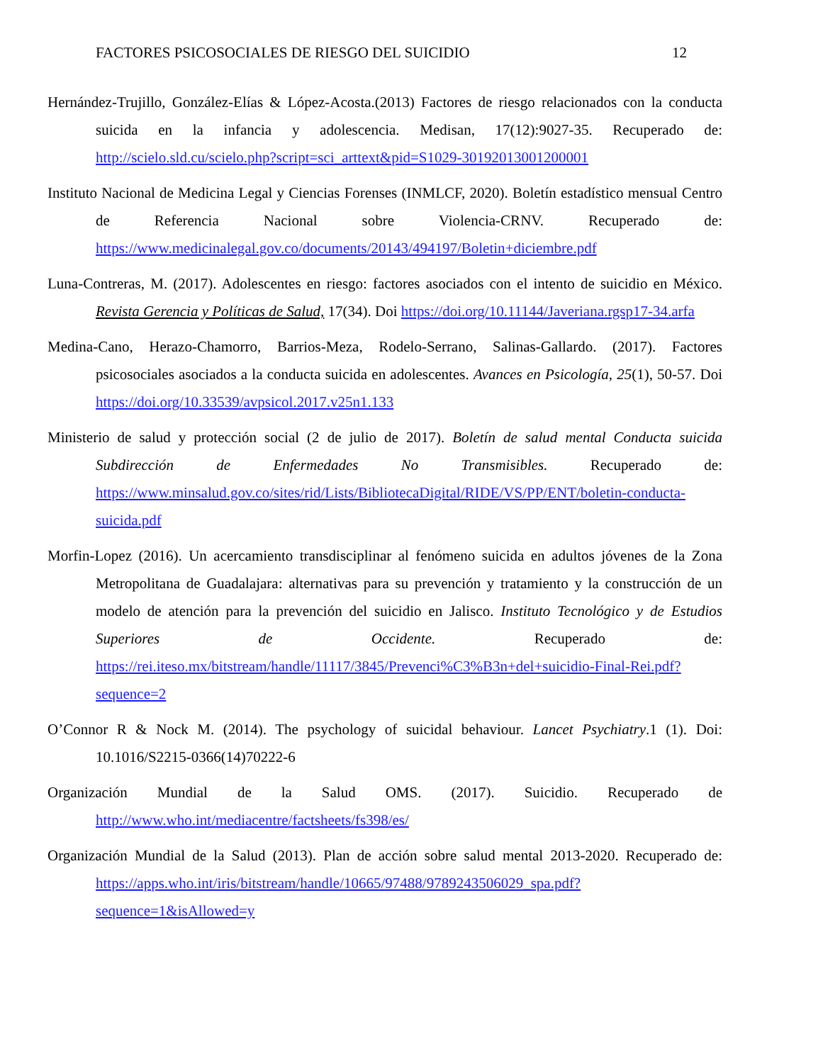FACTORES PSICOSOCIALES DE RIESGO DEL SUICIDIO 12
Hernández-Trujillo, González-Elías & López-Acosta.(2013) Factores de riesgo relacionados con la conducta suicida en la infancia y adolescencia. Medisan, 17(12):9027-35. Recuperado de: http://scielo.sld.cu/scielo.php?script=sci_arttext&pid=S1029-30192013001200001
Instituto Nacional de Medicina Legal y Ciencias Forenses (INMLCF, 2020). Boletín estadístico mensual Centro de Referencia Nacional sobre Violencia-CRNV. Recuperado de: https://www.medicinalegal.gov.co/documents/20143/494197/Boletin+diciembre.pdf
Luna-Contreras, M. (2017). Adolescentes en riesgo: factores asociados con el intento de suicidio en México. Revista Gerencia y Políticas de Salud, 17(34). Doi https://doi.org/10.11144/Javeriana.rgsp17-34.arfa
Medina-Cano, Herazo-Chamorro, Barrios-Meza, Rodelo-Serrano, Salinas-Gallardo. (2017). Factores psicosociales asociados a la conducta suicida en adolescentes. Avances en Psicología, 25(1), 50-57. Doi https://doi.org/10.33539/avpsicol.2017.v25n1.133
Ministerio de salud y protección social (2 de julio de 2017). Boletín de salud mental Conducta suicida Subdirección de Enfermedades No Transmisibles. Recuperado de: https://www.minsalud.gov.co/sites/rid/Lists/BibliotecaDigital/RIDE/VS/PP/ENT/boletin-conducta-suicida.pdf
Morfin-Lopez (2016). Un acercamiento transdisciplinar al fenómeno suicida en adultos jóvenes de la Zona Metropolitana de Guadalajara: alternativas para su prevención y tratamiento y la construcción de un modelo de atención para la prevención del suicidio en Jalisco. Instituto Tecnológico y de Estudios Superiores de Occidente. Recuperado de: https://rei.iteso.mx/bitstream/handle/11117/3845/Prevenci%C3%B3n+del+suicidio-Final-Rei.pdf?sequence=2
O’Connor R & Nock M. (2014). The psychology of suicidal behaviour. Lancet Psychiatry.1 (1). Doi: 10.1016/S2215-0366(14)70222-6
Organización Mundial de la Salud OMS. (2017). Suicidio. Recuperado de http://www.who.int/mediacentre/factsheets/fs398/es/
Organización Mundial de la Salud (2013). Plan de acción sobre salud mental 2013-2020. Recuperado de: https://apps.who.int/iris/bitstream/handle/10665/97488/9789243506029_spa.pdf?sequence=1&isAllowed=y